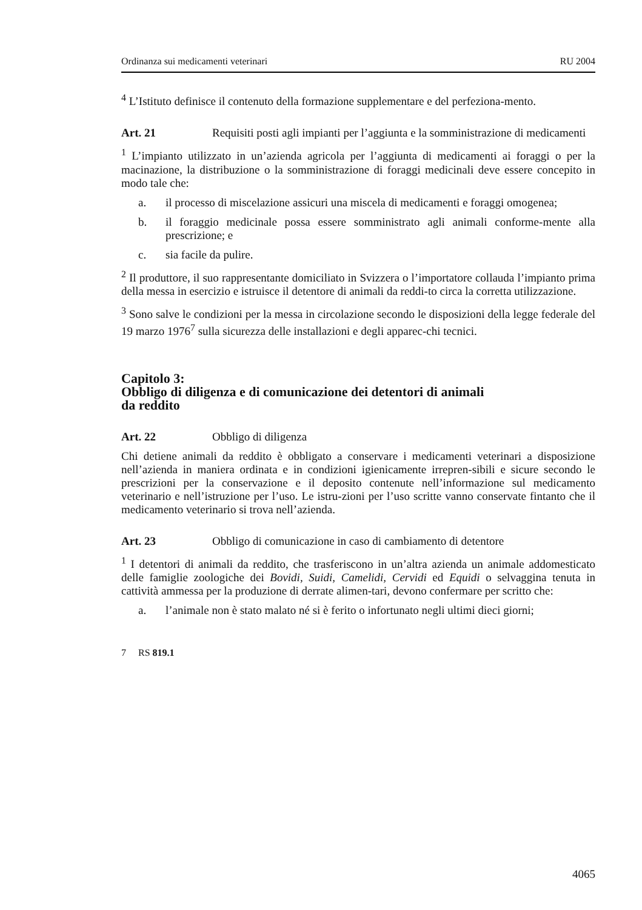Ordinanza sui medicamenti veterinari RU 2004
<sup>4</sup> L’Istituto definisce il contenuto della formazione supplementare e del perfeziona-mento.
Art. 21 Requisiti posti agli impianti per l’aggiunta e la somministrazione di medicamenti
<sup>1</sup> L’impianto utilizzato in un’azienda agricola per l’aggiunta di medicamenti ai foraggi o per la macinazione, la distribuzione o la somministrazione di foraggi medicinali deve essere concepito in modo tale che:
a. il processo di miscelazione assicuri una miscela di medicamenti e foraggi omogenea;
b. il foraggio medicinale possa essere somministrato agli animali conforme-mente alla prescrizione; e
c. sia facile da pulire.
<sup>2</sup> Il produttore, il suo rappresentante domiciliato in Svizzera o l’importatore collauda l’impianto prima della messa in esercizio e istruisce il detentore di animali da reddi-to circa la corretta utilizzazione.
<sup>3</sup> Sono salve le condizioni per la messa in circolazione secondo le disposizioni della legge federale del 19 marzo 1976<sup>7</sup> sulla sicurezza delle installazioni e degli apparec-chi tecnici.
Capitolo 3:
Obbligo di diligenza e di comunicazione dei detentori di animali
da reddito
Art. 22 Obbligo di diligenza
Chi detiene animali da reddito è obbligato a conservare i medicamenti veterinari a disposizione nell’azienda in maniera ordinata e in condizioni igienicamente irrepren-sibili e sicure secondo le prescrizioni per la conservazione e il deposito contenute nell’informazione sul medicamento veterinario e nell’istruzione per l’uso. Le istru-zioni per l’uso scritte vanno conservate fintanto che il medicamento veterinario si trova nell’azienda.
Art. 23 Obbligo di comunicazione in caso di cambiamento di detentore
<sup>1</sup> I detentori di animali da reddito, che trasferiscono in un’altra azienda un animale addomesticato delle famiglie zoologiche dei Bovidi, Suidi, Camelidi, Cervidi ed Equidi o selvaggina tenuta in cattività ammessa per la produzione di derrate alimen-tari, devono confermare per scritto che:
a. l’animale non è stato malato né si è ferito o infortunato negli ultimi dieci giorni;
7 RS 819.1
4065